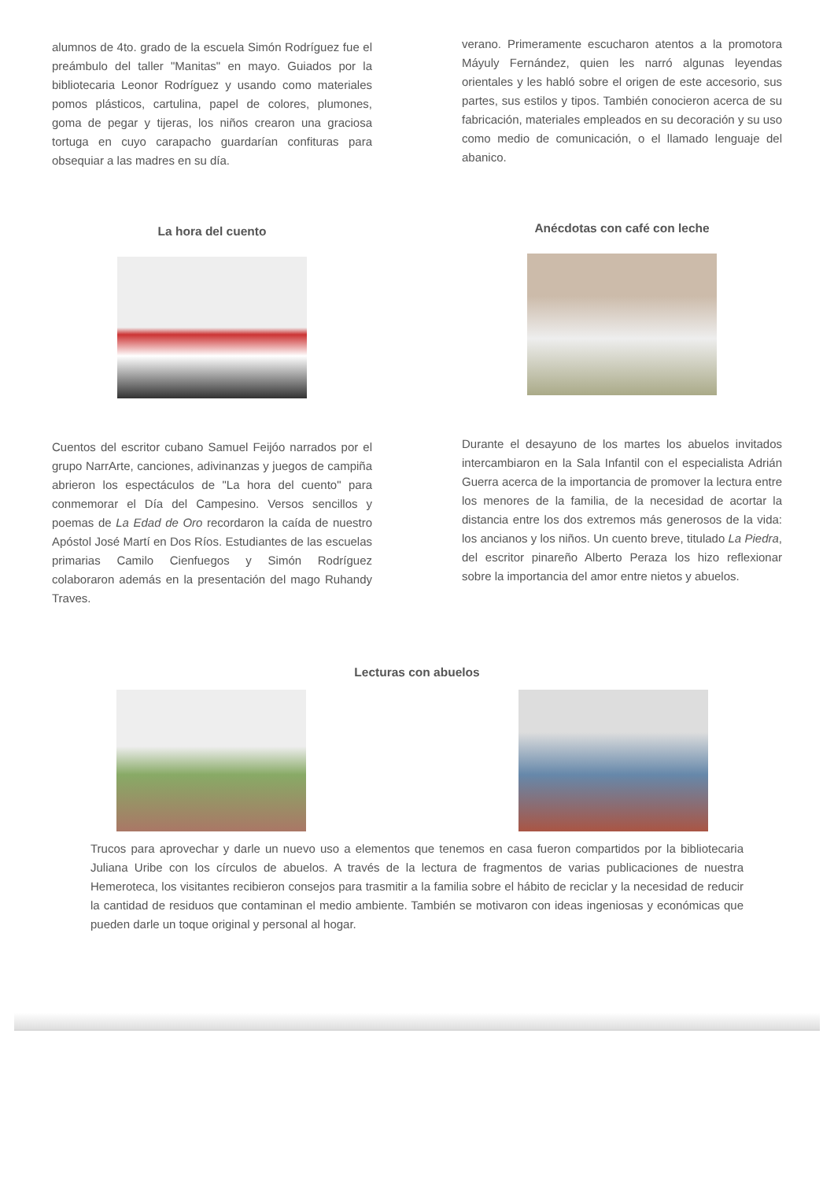alumnos de 4to. grado de la escuela Simón Rodríguez fue el preámbulo del taller "Manitas" en mayo. Guiados por la bibliotecaria Leonor Rodríguez y usando como materiales pomos plásticos, cartulina, papel de colores, plumones, goma de pegar y tijeras, los niños crearon una graciosa tortuga en cuyo carapacho guardarían confituras para obsequiar a las madres en su día.
verano. Primeramente escucharon atentos a la promotora Máyuly Fernández, quien les narró algunas leyendas orientales y les habló sobre el origen de este accesorio, sus partes, sus estilos y tipos. También conocieron acerca de su fabricación, materiales empleados en su decoración y su uso como medio de comunicación, o el llamado lenguaje del abanico.
La hora del cuento
Anécdotas con café con leche
Cuentos del escritor cubano Samuel Feijóo narrados por el grupo NarrArte, canciones, adivinanzas y juegos de campiña abrieron los espectáculos de "La hora del cuento" para conmemorar el Día del Campesino. Versos sencillos y poemas de La Edad de Oro recordaron la caída de nuestro Apóstol José Martí en Dos Ríos. Estudiantes de las escuelas primarias Camilo Cienfuegos y Simón Rodríguez colaboraron además en la presentación del mago Ruhandy Traves.
Durante el desayuno de los martes los abuelos invitados intercambiaron en la Sala Infantil con el especialista Adrián Guerra acerca de la importancia de promover la lectura entre los menores de la familia, de la necesidad de acortar la distancia entre los dos extremos más generosos de la vida: los ancianos y los niños. Un cuento breve, titulado La Piedra, del escritor pinareño Alberto Peraza los hizo reflexionar sobre la importancia del amor entre nietos y abuelos.
Lecturas con abuelos
Trucos para aprovechar y darle un nuevo uso a elementos que tenemos en casa fueron compartidos por la bibliotecaria Juliana Uribe con los círculos de abuelos. A través de la lectura de fragmentos de varias publicaciones de nuestra Hemeroteca, los visitantes recibieron consejos para trasmitir a la familia sobre el hábito de reciclar y la necesidad de reducir la cantidad de residuos que contaminan el medio ambiente. También se motivaron con ideas ingeniosas y económicas que pueden darle un toque original y personal al hogar.